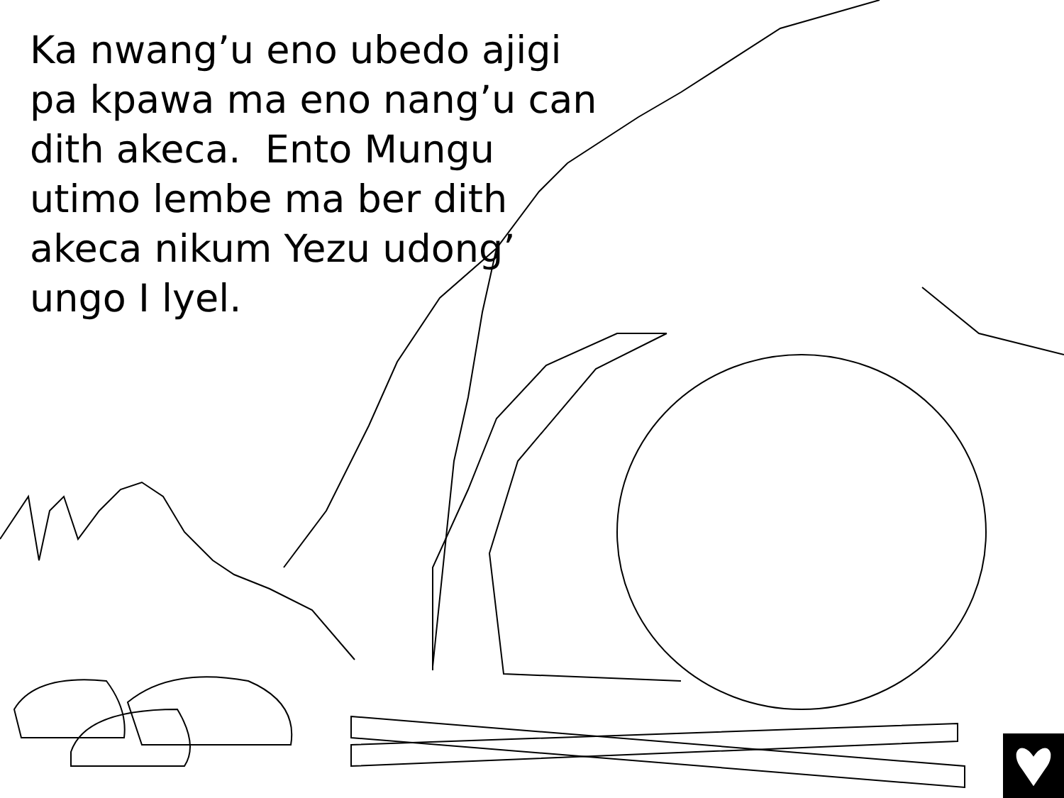Ka nwang’u eno ubedo ajigi pa kpawa ma eno nang’u can dith akeca. Ento Mungu utimo lembe ma ber dith akeca nikum Yezu udong’
ungo I lyel.